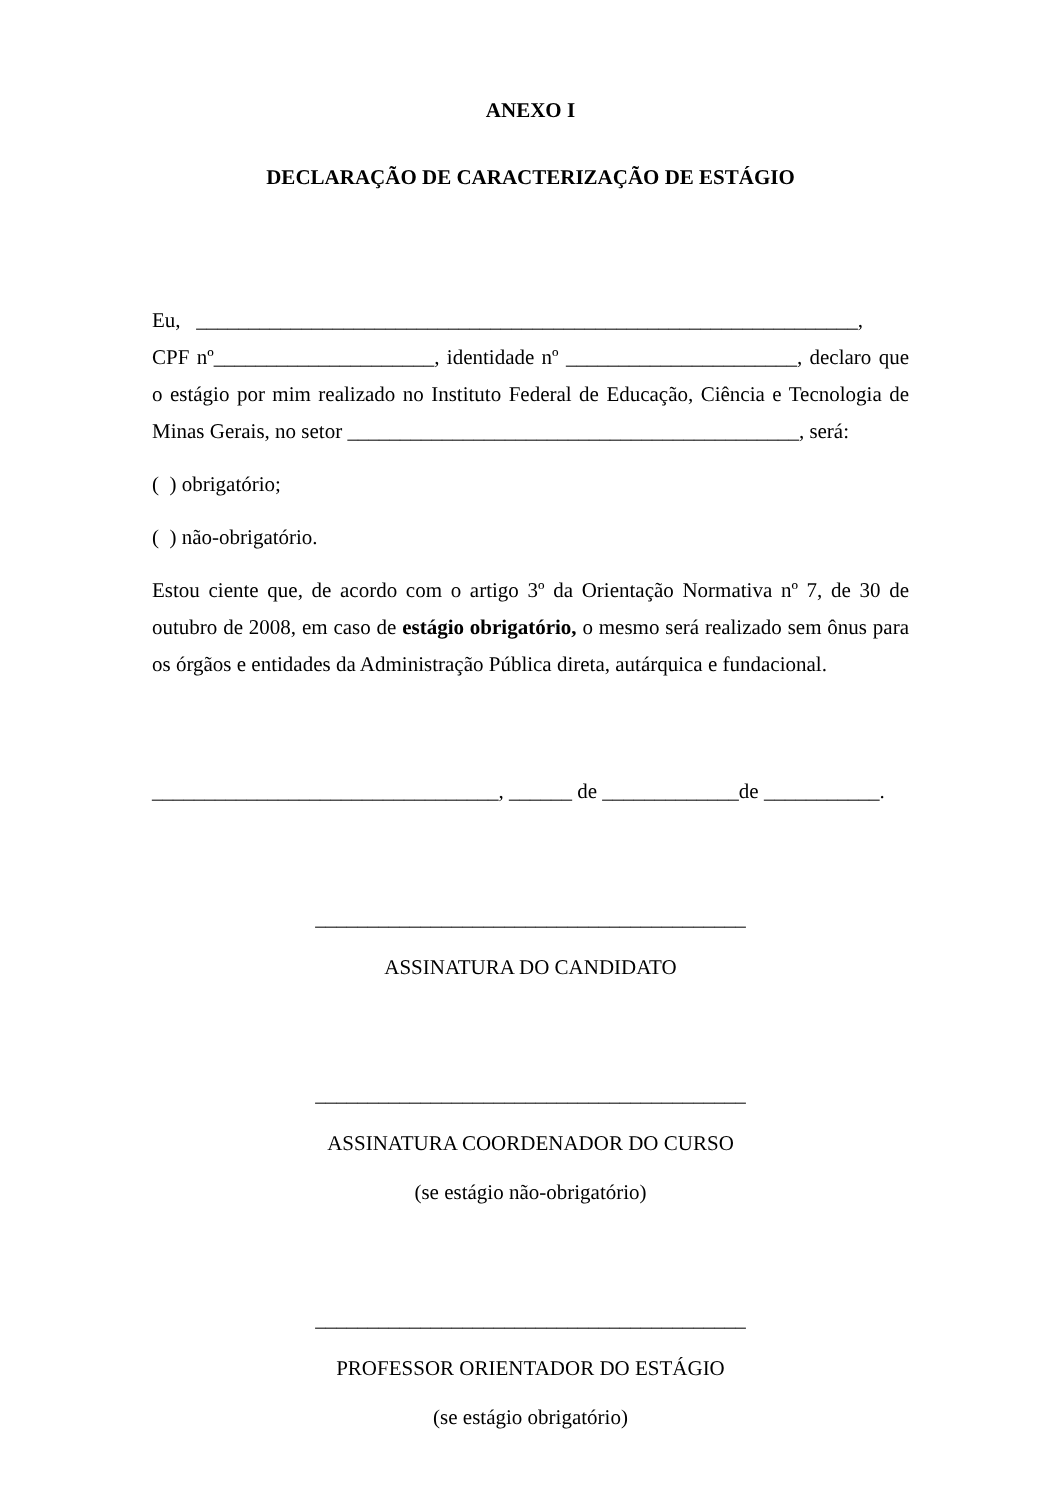ANEXO I
DECLARAÇÃO DE CARACTERIZAÇÃO DE ESTÁGIO
Eu, _______________________________________________________________,
CPF nº_____________________, identidade nº ______________________, declaro que o estágio por mim realizado no Instituto Federal de Educação, Ciência e Tecnologia de Minas Gerais, no setor ___________________________________________, será:
( ) obrigatório;
( ) não-obrigatório.
Estou ciente que, de acordo com o artigo 3º da Orientação Normativa nº 7, de 30 de outubro de 2008, em caso de estágio obrigatório, o mesmo será realizado sem ônus para os órgãos e entidades da Administração Pública direta, autárquica e fundacional.
_________________________________, ______ de _____________de ___________.
_________________________________________
ASSINATURA DO CANDIDATO
_________________________________________
ASSINATURA COORDENADOR DO CURSO
(se estágio não-obrigatório)
_________________________________________
PROFESSOR ORIENTADOR DO ESTÁGIO
(se estágio obrigatório)